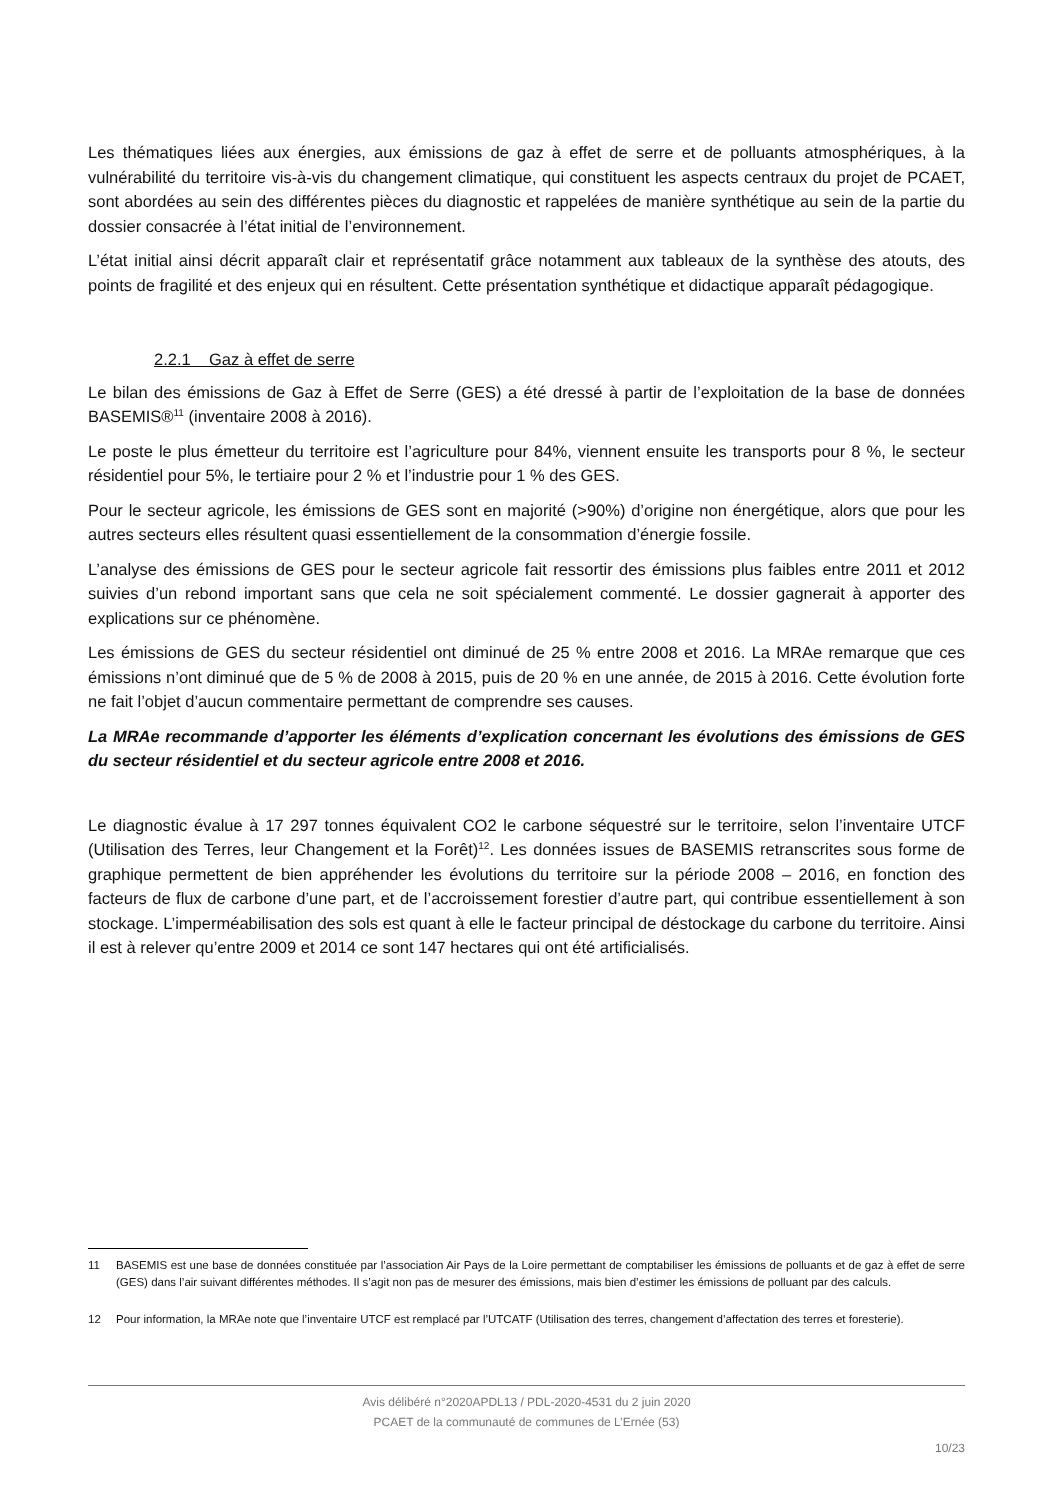Les thématiques liées aux énergies, aux émissions de gaz à effet de serre et de polluants atmosphériques, à la vulnérabilité du territoire vis-à-vis du changement climatique, qui constituent les aspects centraux du projet de PCAET, sont abordées au sein des différentes pièces du diagnostic et rappelées de manière synthétique au sein de la partie du dossier consacrée à l’état initial de l’environnement.
L’état initial ainsi décrit apparaît clair et représentatif grâce notamment aux tableaux de la synthèse des atouts, des points de fragilité et des enjeux qui en résultent. Cette présentation synthétique et didactique apparaît pédagogique.
2.2.1 Gaz à effet de serre
Le bilan des émissions de Gaz à Effet de Serre (GES) a été dressé à partir de l’exploitation de la base de données BASEMIS®<sup>11</sup> (inventaire 2008 à 2016).
Le poste le plus émetteur du territoire est l’agriculture pour 84%, viennent ensuite les transports pour 8 %, le secteur résidentiel pour 5%, le tertiaire pour 2 % et l’industrie pour 1 % des GES.
Pour le secteur agricole, les émissions de GES sont en majorité (>90%) d’origine non énergétique, alors que pour les autres secteurs elles résultent quasi essentiellement de la consommation d’énergie fossile.
L’analyse des émissions de GES pour le secteur agricole fait ressortir des émissions plus faibles entre 2011 et 2012 suivies d’un rebond important sans que cela ne soit spécialement commenté. Le dossier gagnerait à apporter des explications sur ce phénomène.
Les émissions de GES du secteur résidentiel ont diminué de 25 % entre 2008 et 2016. La MRAe remarque que ces émissions n’ont diminué que de 5 % de 2008 à 2015, puis de 20 % en une année, de 2015 à 2016. Cette évolution forte ne fait l’objet d’aucun commentaire permettant de comprendre ses causes.
La MRAe recommande d’apporter les éléments d’explication concernant les évolutions des émissions de GES du secteur résidentiel et du secteur agricole entre 2008 et 2016.
Le diagnostic évalue à 17 297 tonnes équivalent CO2 le carbone séquestré sur le territoire, selon l’inventaire UTCF (Utilisation des Terres, leur Changement et la Forêt)<sup>12</sup>. Les données issues de BASEMIS retranscrites sous forme de graphique permettent de bien appréhender les évolutions du territoire sur la période 2008 – 2016, en fonction des facteurs de flux de carbone d’une part, et de l’accroissement forestier d’autre part, qui contribue essentiellement à son stockage. L’imperméabilisation des sols est quant à elle le facteur principal de déstockage du carbone du territoire. Ainsi il est à relever qu’entre 2009 et 2014 ce sont 147 hectares qui ont été artificialisés.
11 BASEMIS est une base de données constituée par l’association Air Pays de la Loire permettant de comptabiliser les émissions de polluants et de gaz à effet de serre (GES) dans l’air suivant différentes méthodes. Il s’agit non pas de mesurer des émissions, mais bien d’estimer les émissions de polluant par des calculs.
12 Pour information, la MRAe note que l’inventaire UTCF est remplacé par l’UTCATF (Utilisation des terres, changement d’affectation des terres et foresterie).
Avis délibéré n°2020APDL13 / PDL-2020-4531 du 2 juin 2020
PCAET de la communauté de communes de L’Ernée (53)
10/23